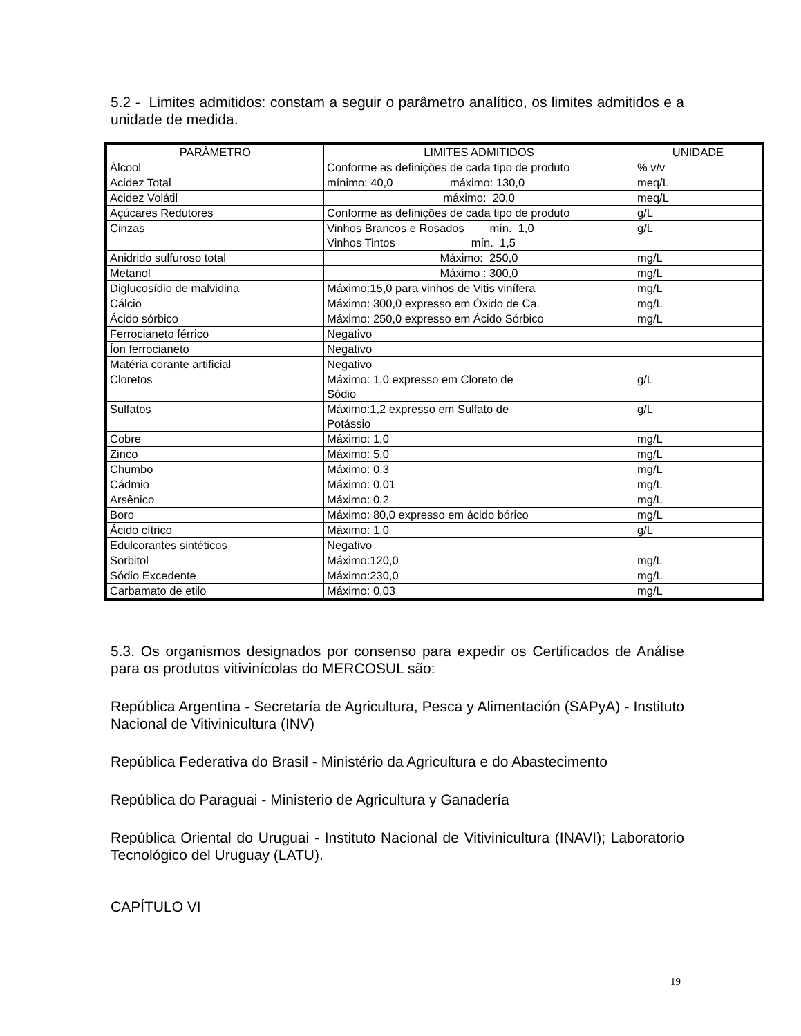5.2 - Limites admitidos: constam a seguir o parâmetro analítico, os limites admitidos e a unidade de medida.
| PARÀMETRO | LIMITES ADMITIDOS | UNIDADE |
| Álcool | Conforme as definições de cada tipo de produto | % v/v |
| Acidez Total | mínimo: 40,0 máximo: 130,0 | meq/L |
| Acidez Volátil | máximo: 20,0 | meq/L |
| Açúcares Redutores | Conforme as definições de cada tipo de produto | g/L |
| Cinzas | Vinhos Brancos e Rosados mín. 1,0 Vinhos Tintos mín. 1,5 | g/L |
| Anidrido sulfuroso total | Máximo: 250,0 | mg/L |
| Metanol | Máximo : 300,0 | mg/L |
| Diglucosídio de malvidina | Máximo:15,0 para vinhos de Vitis vinífera | mg/L |
| Cálcio | Máximo: 300,0 expresso em Óxido de Ca. | mg/L |
| Ácido sórbico | Máximo: 250,0 expresso em Ácido Sórbico | mg/L |
| Ferrocianeto férrico | Negativo | |
| Íon ferrocianeto | Negativo | |
| Matéria corante artificial | Negativo | |
| Cloretos | Máximo: 1,0 expresso em Cloreto de Sódio | g/L |
| Sulfatos | Máximo:1,2 expresso em Sulfato de Potássio | g/L |
| Cobre | Máximo: 1,0 | mg/L |
| Zinco | Máximo: 5,0 | mg/L |
| Chumbo | Máximo: 0,3 | mg/L |
| Cádmio | Máximo: 0,01 | mg/L |
| Arsênico | Máximo: 0,2 | mg/L |
| Boro | Máximo: 80,0 expresso em ácido bórico | mg/L |
| Ácido cítrico | Máximo: 1,0 | g/L |
| Edulcorantes sintéticos | Negativo | |
| Sorbitol | Máximo:120,0 | mg/L |
| Sódio Excedente | Máximo:230,0 | mg/L |
| Carbamato de etilo | Máximo: 0,03 | mg/L |
5.3. Os organismos designados por consenso para expedir os Certificados de Análise para os produtos vitivinícolas do MERCOSUL são:
República Argentina - Secretaría de Agricultura, Pesca y Alimentación (SAPyA) - Instituto Nacional de Vitivinicultura (INV)
República Federativa do Brasil - Ministério da Agricultura e do Abastecimento
República do Paraguai - Ministerio de Agricultura y Ganadería
República Oriental do Uruguai - Instituto Nacional de Vitivinicultura (INAVI); Laboratorio Tecnológico del Uruguay (LATU).
CAPÍTULO VI
19